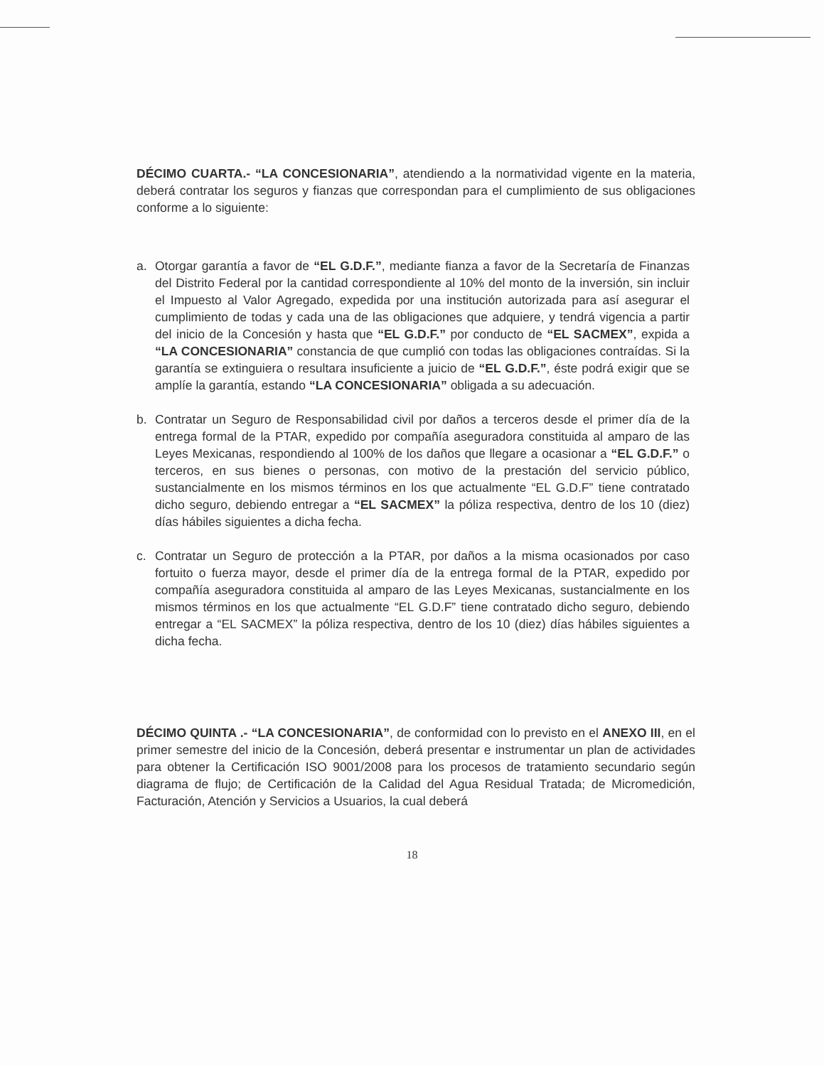DÉCIMO CUARTA.- “LA CONCESIONARIA”, atendiendo a la normatividad vigente en la materia, deberá contratar los seguros y fianzas que correspondan para el cumplimiento de sus obligaciones conforme a lo siguiente:
a. Otorgar garantía a favor de “EL G.D.F.”, mediante fianza a favor de la Secretaría de Finanzas del Distrito Federal por la cantidad correspondiente al 10% del monto de la inversión, sin incluir el Impuesto al Valor Agregado, expedida por una institución autorizada para así asegurar el cumplimiento de todas y cada una de las obligaciones que adquiere, y tendrá vigencia a partir del inicio de la Concesión y hasta que “EL G.D.F.” por conducto de “EL SACMEX”, expida a “LA CONCESIONARIA” constancia de que cumplió con todas las obligaciones contraídas. Si la garantía se extinguiera o resultara insuficiente a juicio de “EL G.D.F.”, éste podrá exigir que se amplíe la garantía, estando “LA CONCESIONARIA” obligada a su adecuación.
b. Contratar un Seguro de Responsabilidad civil por daños a terceros desde el primer día de la entrega formal de la PTAR, expedido por compañía aseguradora constituida al amparo de las Leyes Mexicanas, respondiendo al 100% de los daños que llegare a ocasionar a “EL G.D.F.” o terceros, en sus bienes o personas, con motivo de la prestación del servicio público, sustancialmente en los mismos términos en los que actualmente “EL G.D.F” tiene contratado dicho seguro, debiendo entregar a “EL SACMEX” la póliza respectiva, dentro de los 10 (diez) días hábiles siguientes a dicha fecha.
c. Contratar un Seguro de protección a la PTAR, por daños a la misma ocasionados por caso fortuito o fuerza mayor, desde el primer día de la entrega formal de la PTAR, expedido por compañía aseguradora constituida al amparo de las Leyes Mexicanas, sustancialmente en los mismos términos en los que actualmente “EL G.D.F” tiene contratado dicho seguro, debiendo entregar a “EL SACMEX” la póliza respectiva, dentro de los 10 (diez) días hábiles siguientes a dicha fecha.
DÉCIMO QUINTA .- “LA CONCESIONARIA”, de conformidad con lo previsto en el ANEXO III, en el primer semestre del inicio de la Concesión, deberá presentar e instrumentar un plan de actividades para obtener la Certificación ISO 9001/2008 para los procesos de tratamiento secundario según diagrama de flujo; de Certificación de la Calidad del Agua Residual Tratada; de Micromedición, Facturación, Atención y Servicios a Usuarios, la cual deberá
18